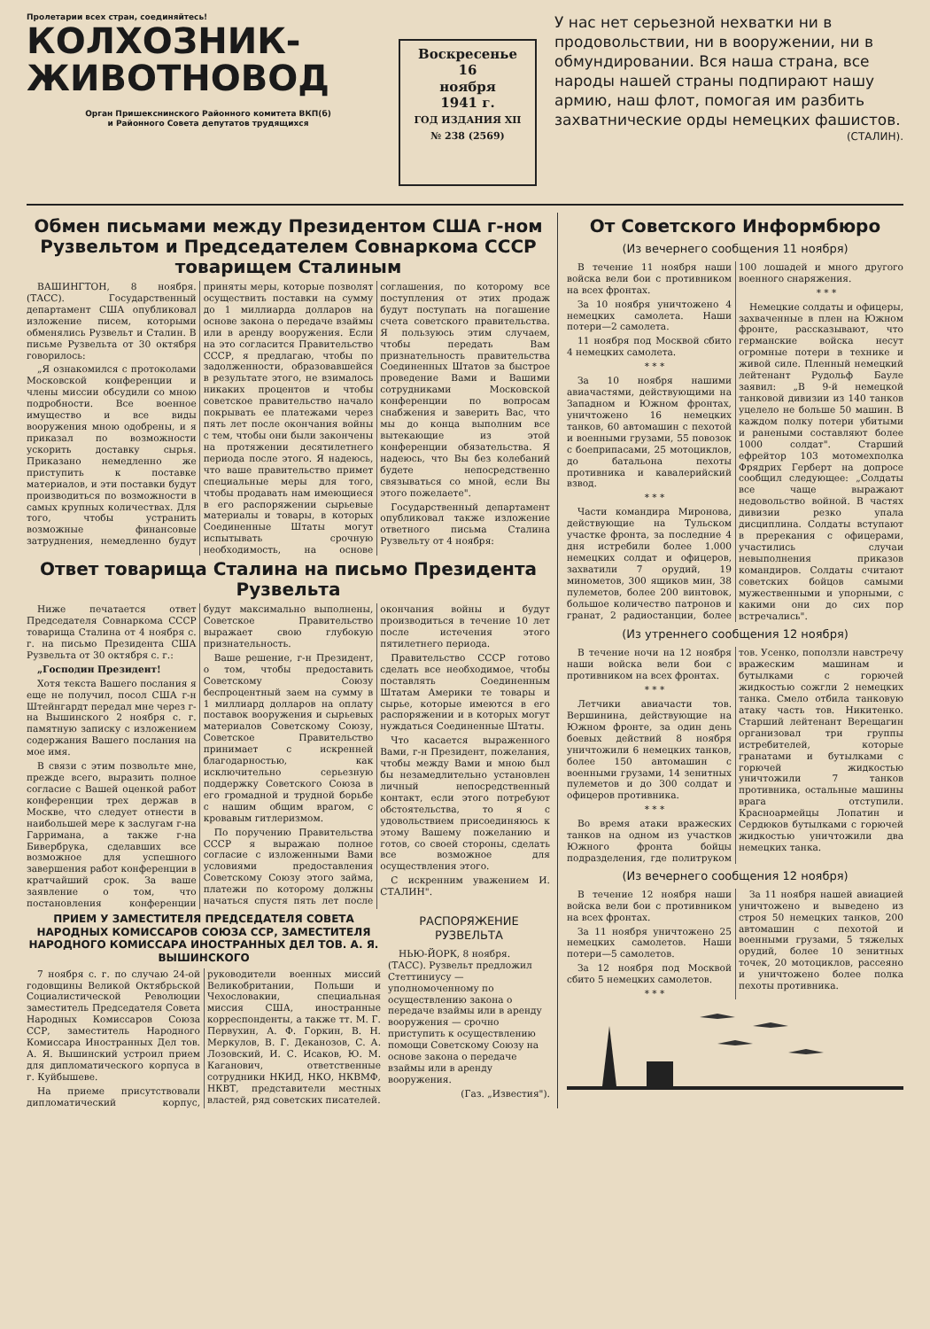Пролетарии всех стран, соединяйтесь!
КОЛХОЗНИК-
ЖИВОТНОВОД
Орган Пришекснинского Районного комитета ВКП(б)
и Районного Совета депутатов трудящихся
Воскресенье
16
ноября
1941 г.
ГОД ИЗДАНИЯ XII
№ 238 (2569)
У нас нет серьезной нехватки ни в продовольствии, ни в вооружении, ни в обмундировании. Вся наша страна, все народы нашей страны подпирают нашу армию, наш флот, помогая им разбить захватнические орды немецких фашистов.
(СТАЛИН).
Обмен письмами между Президентом США г-ном Рузвельтом и Председателем Совнаркома СССР товарищем Сталиным
ВАШИНГТОН, 8 ноября. (ТАСС). Государственный департамент США опубликовал изложение писем, которыми обменялись Рузвельт и Сталин. В письме Рузвельта от 30 октября говорилось:
„Я ознакомился с протоколами Московской конференции и члены миссии обсудили со мною подробности. Все военное имущество и все виды вооружения мною одобрены, и я приказал по возможности ускорить доставку сырья. Приказано немедленно же приступить к поставке материалов, и эти поставки будут производиться по возможности в самых крупных количествах. Для того, чтобы устранить возможные финансовые затруднения, немедленно будут приняты меры, которые позволят осуществить поставки на сумму до 1 миллиарда долларов на основе закона о передаче взаймы или в аренду вооружения. Если на это согласится Правительство СССР, я предлагаю, чтобы по задолженности, образовавшейся в результате этого, не взималось никаких процентов и чтобы советское правительство начало покрывать ее платежами через пять лет после окончания войны с тем, чтобы они были закончены на протяжении десятилетнего периода после этого. Я надеюсь, что ваше правительство примет специальные меры для того, чтобы продавать нам имеющиеся в его распоряжении сырьевые материалы и товары, в которых Соединенные Штаты могут испытывать срочную необходимость, на основе соглашения, по которому все поступления от этих продаж будут поступать на погашение счета советского правительства. Я пользуюсь этим случаем, чтобы передать Вам признательность правительства Соединенных Штатов за быстрое проведение Вами и Вашими сотрудниками Московской конференции по вопросам снабжения и заверить Вас, что мы до конца выполним все вытекающие из этой конференции обязательства. Я надеюсь, что Вы без колебаний будете непосредственно связываться со мной, если Вы этого пожелаете".
Государственный департамент опубликовал также изложение ответного письма Сталина Рузвельту от 4 ноября:
Ответ товарища Сталина на письмо Президента Рузвельта
Ниже печатается ответ Председателя Совнаркома СССР товарища Сталина от 4 ноября с. г. на письмо Президента США Рузвельта от 30 октября с. г.:
„Господин Президент!
Хотя текста Вашего послания я еще не получил, посол США г-н Штейнгардт передал мне через г-на Вышинского 2 ноября с. г. памятную записку с изложением содержания Вашего послания на мое имя.
В связи с этим позвольте мне, прежде всего, выразить полное согласие с Вашей оценкой работ конференции трех держав в Москве, что следует отнести в наибольшей мере к заслугам г-на Гарримана, а также г-на Бивербрука, сделавших все возможное для успешного завершения работ конференции в кратчайший срок. За ваше заявление о том, что постановления конференции будут максимально выполнены, Советское Правительство выражает свою глубокую признательность.
Ваше решение, г-н Президент, о том, чтобы предоставить Советскому Союзу беспроцентный заем на сумму в 1 миллиард долларов на оплату поставок вооружения и сырьевых материалов Советскому Союзу, Советское Правительство принимает с искренней благодарностью, как исключительно серьезную поддержку Советского Союза в его громадной и трудной борьбе с нашим общим врагом, с кровавым гитлеризмом.
По поручению Правительства СССР я выражаю полное согласие с изложенными Вами условиями предоставления Советскому Союзу этого займа, платежи по которому должны начаться спустя пять лет после окончания войны и будут производиться в течение 10 лет после истечения этого пятилетнего периода.
Правительство СССР готово сделать все необходимое, чтобы поставлять Соединенным Штатам Америки те товары и сырье, которые имеются в его распоряжении и в которых могут нуждаться Соединенные Штаты.
Что касается выраженного Вами, г-н Президент, пожелания, чтобы между Вами и мною был бы незамедлительно установлен личный непосредственный контакт, если этого потребуют обстоятельства, то я с удовольствием присоединяюсь к этому Вашему пожеланию и готов, со своей стороны, сделать все возможное для осуществления этого.
С искренним уважением И. СТАЛИН".
ПРИЕМ У ЗАМЕСТИТЕЛЯ ПРЕДСЕДАТЕЛЯ СОВЕТА НАРОДНЫХ КОМИССАРОВ СОЮЗА ССР, ЗАМЕСТИТЕЛЯ НАРОДНОГО КОМИССАРА ИНОСТРАННЫХ ДЕЛ ТОВ. А. Я. ВЫШИНСКОГО
7 ноября с. г. по случаю 24-ой годовщины Великой Октябрьской Социалистической Революции заместитель Председателя Совета Народных Комиссаров Союза ССР, заместитель Народного Комиссара Иностранных Дел тов. А. Я. Вышинский устроил прием для дипломатического корпуса в г. Куйбышеве.
На приеме присутствовали дипломатический корпус, руководители военных миссий Великобритании, Польши и Чехословакии, специальная миссия США, иностранные корреспонденты, а также тт. М. Г. Первухин, А. Ф. Горкин, В. Н. Меркулов, В. Г. Деканозов, С. А. Лозовский, И. С. Исаков, Ю. М. Каганович, ответственные сотрудники НКИД, НКО, НКВМФ, НКВТ, представители местных властей, ряд советских писателей.
РАСПОРЯЖЕНИЕ
РУЗВЕЛЬТА
НЬЮ-ЙОРК, 8 ноября. (ТАСС). Рузвельт предложил Стеттиниусу — уполномоченному по осуществлению закона о передаче взаймы или в аренду вооружения — срочно приступить к осуществлению помощи Советскому Союзу на основе закона о передаче взаймы или в аренду вооружения.
(Газ. „Известия").
От Советского Информбюро
(Из вечернего сообщения 11 ноября)
В течение 11 ноября наши войска вели бои с противником на всех фронтах.
За 10 ноября уничтожено 4 немецких самолета. Наши потери—2 самолета.
11 ноября под Москвой сбито 4 немецких самолета.
* * *
За 10 ноября нашими авиачастями, действующими на Западном и Южном фронтах, уничтожено 16 немецких танков, 60 автомашин с пехотой и военными грузами, 55 повозок с боеприпасами, 25 мотоциклов, до батальона пехоты противника и кавалерийский взвод.
* * *
Части командира Миронова, действующие на Тульском участке фронта, за последние 4 дня истребили более 1.000 немецких солдат и офицеров, захватили 7 орудий, 19 минометов, 300 ящиков мин, 38 пулеметов, более 200 винтовок, большое количество патронов и гранат, 2 радиостанции, более 100 лошадей и много другого военного снаряжения.
* * *
Немецкие солдаты и офицеры, захваченные в плен на Южном фронте, рассказывают, что германские войска несут огромные потери в технике и живой силе. Пленный немецкий лейтенант Рудольф Бауле заявил: „В 9-й немецкой танковой дивизии из 140 танков уцелело не больше 50 машин. В каждом полку потери убитыми и ранеными составляют более 1000 солдат". Старший ефрейтор 103 мотомехполка Фрядрих Герберт на допросе сообщил следующее: „Солдаты все чаще выражают недовольство войной. В частях дивизии резко упала дисциплина. Солдаты вступают в пререкания с офицерами, участились случаи невыполнения приказов командиров. Солдаты считают советских бойцов самыми мужественными и упорными, с какими они до сих пор встречались".
(Из утреннего сообщения 12 ноября)
В течение ночи на 12 ноября наши войска вели бои с противником на всех фронтах.
* * *
Летчики авиачасти тов. Вершинина, действующие на Южном фронте, за один день боевых действий 8 ноября уничтожили 6 немецких танков, более 150 автомашин с военными грузами, 14 зенитных пулеметов и до 300 солдат и офицеров противника.
* * *
Во время атаки вражеских танков на одном из участков Южного фронта бойцы подразделения, где политруком тов. Усенко, поползли навстречу вражеским машинам и бутылками с горючей жидкостью сожгли 2 немецких танка. Смело отбила танковую атаку часть тов. Никитенко. Старший лейтенант Верещагин организовал три группы истребителей, которые гранатами и бутылками с горючей жидкостью уничтожили 7 танков противника, остальные машины врага отступили. Красноармейцы Лопатин и Сердюков бутылками с горючей жидкостью уничтожили два немецких танка.
(Из вечернего сообщения 12 ноября)
В течение 12 ноября наши войска вели бои с противником на всех фронтах.
За 11 ноября уничтожено 25 немецких самолетов. Наши потери—5 самолетов.
За 12 ноября под Москвой сбито 5 немецких самолетов.
* * *
За 11 ноября нашей авиацией уничтожено и выведено из строя 50 немецких танков, 200 автомашин с пехотой и военными грузами, 5 тяжелых орудий, более 10 зенитных точек, 20 мотоциклов, рассеяно и уничтожено более полка пехоты противника.